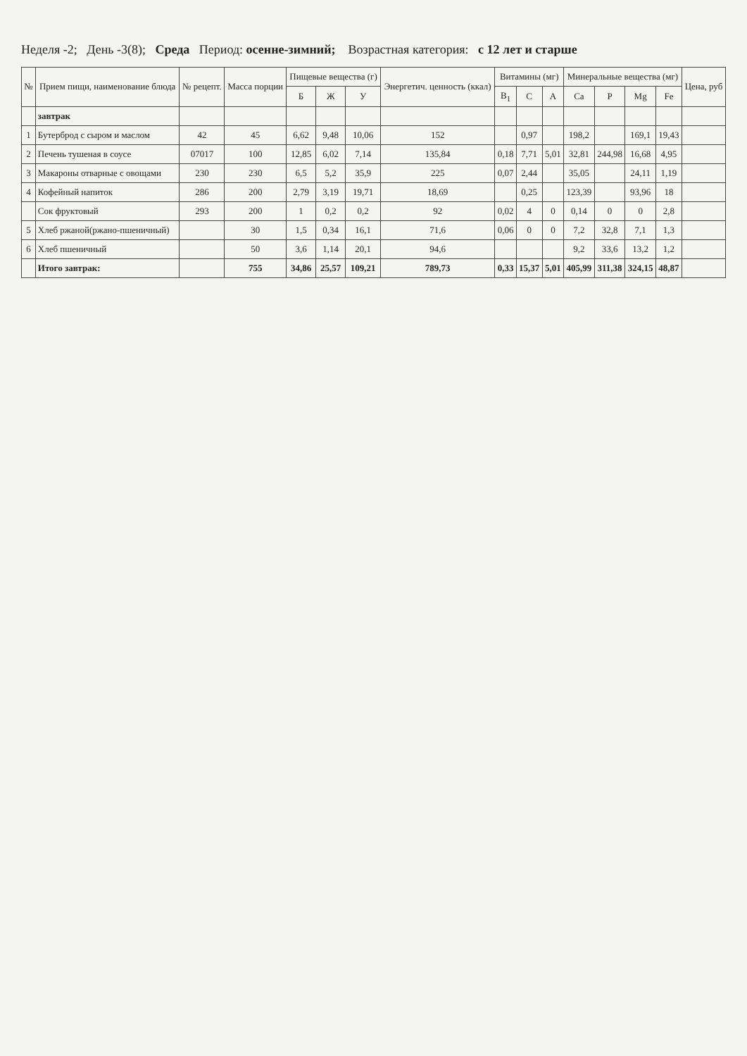Неделя -2; День -3(8); Среда Период: осенне-зимний; Возрастная категория: с 12 лет и старше
| № | Прием пищи, наименование блюда | № рецепт. | Масса порции | Пищевые вещества (г) | | | Энергетич. ценность (ккал) | Витамины (мг) | | | Минеральные вещества (мг) | | | | Цена, руб |
| --- | --- | --- | --- | --- | --- | --- | --- | --- | --- | --- | --- | --- | --- | --- | --- |
| | | | | Б | Ж | У | | B<sub>1</sub> | C | A | Ca | P | Mg | Fe | |
| | завтрак | | | | | | | | | | | | | | |
| 1 | Бутерброд с сыром и маслом | 42 | 45 | 6,62 | 9,48 | 10,06 | 152 | | 0,97 | | 198,2 | | 169,1 | 19,43 | |
| 2 | Печень тушеная в соусе | 07017 | 100 | 12,85 | 6,02 | 7,14 | 135,84 | 0,18 | 7,71 | 5,01 | 32,81 | 244,98 | 16,68 | 4,95 | |
| 3 | Макароны отварные с овощами | 230 | 230 | 6,5 | 5,2 | 35,9 | 225 | 0,07 | 2,44 | | 35,05 | | 24,11 | 1,19 | |
| 4 | Кофейный напиток | 286 | 200 | 2,79 | 3,19 | 19,71 | 18,69 | | 0,25 | | 123,39 | | 93,96 | 18 | |
| | Сок фруктовый | 293 | 200 | 1 | 0,2 | 0,2 | 92 | 0,02 | 4 | 0 | 0,14 | 0 | 0 | 2,8 | |
| 5 | Хлеб ржаной(ржано-пшеничный) | | 30 | 1,5 | 0,34 | 16,1 | 71,6 | 0,06 | 0 | 0 | 7,2 | 32,8 | 7,1 | 1,3 | |
| 6 | Хлеб пшеничный | | 50 | 3,6 | 1,14 | 20,1 | 94,6 | | | | 9,2 | 33,6 | 13,2 | 1,2 | |
| | Итого завтрак: | | 755 | 34,86 | 25,57 | 109,21 | 789,73 | 0,33 | 15,37 | 5,01 | 405,99 | 311,38 | 324,15 | 48,87 | |